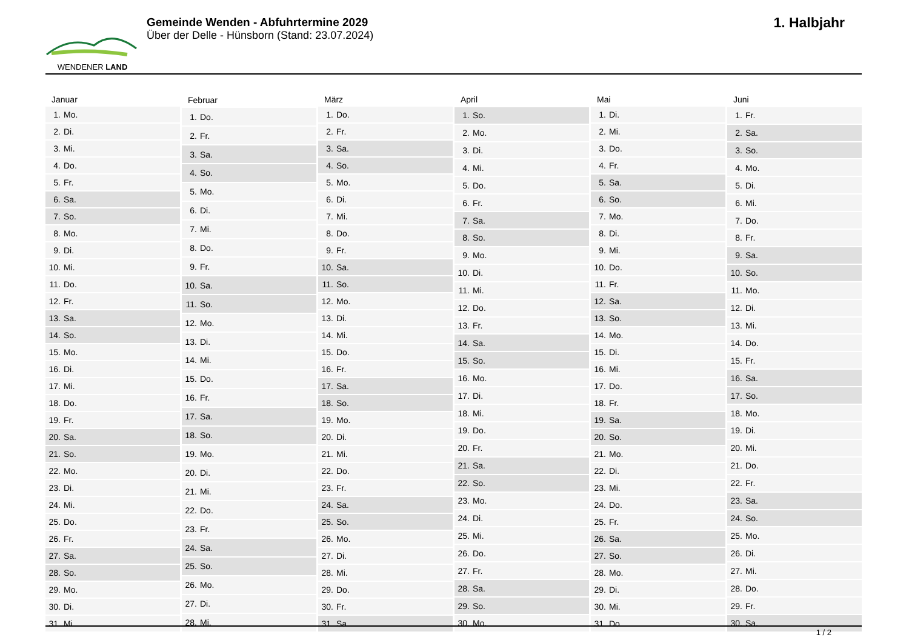WENDENER LAND
Gemeinde Wenden - Abfuhrtermine 2029
Über der Delle - Hünsborn (Stand: 23.07.2024)
1. Halbjahr
| Januar | |
| --- | --- |
| 1. | Mo. |
| 2. | Di. |
| 3. | Mi. |
| 4. | Do. |
| 5. | Fr. |
| 6. | Sa. |
| 7. | So. |
| 8. | Mo. |
| 9. | Di. |
| 10. | Mi. |
| 11. | Do. |
| 12. | Fr. |
| 13. | Sa. |
| 14. | So. |
| 15. | Mo. |
| 16. | Di. |
| 17. | Mi. |
| 18. | Do. |
| 19. | Fr. |
| 20. | Sa. |
| 21. | So. |
| 22. | Mo. |
| 23. | Di. |
| 24. | Mi. |
| 25. | Do. |
| 26. | Fr. |
| 27. | Sa. |
| 28. | So. |
| 29. | Mo. |
| 30. | Di. |
| 31. | Mi. |
| Februar | |
| --- | --- |
| 1. | Do. |
| 2. | Fr. |
| 3. | Sa. |
| 4. | So. |
| 5. | Mo. |
| 6. | Di. |
| 7. | Mi. |
| 8. | Do. |
| 9. | Fr. |
| 10. | Sa. |
| 11. | So. |
| 12. | Mo. |
| 13. | Di. |
| 14. | Mi. |
| 15. | Do. |
| 16. | Fr. |
| 17. | Sa. |
| 18. | So. |
| 19. | Mo. |
| 20. | Di. |
| 21. | Mi. |
| 22. | Do. |
| 23. | Fr. |
| 24. | Sa. |
| 25. | So. |
| 26. | Mo. |
| 27. | Di. |
| 28. | Mi. |
| März | |
| --- | --- |
| 1. | Do. |
| 2. | Fr. |
| 3. | Sa. |
| 4. | So. |
| 5. | Mo. |
| 6. | Di. |
| 7. | Mi. |
| 8. | Do. |
| 9. | Fr. |
| 10. | Sa. |
| 11. | So. |
| 12. | Mo. |
| 13. | Di. |
| 14. | Mi. |
| 15. | Do. |
| 16. | Fr. |
| 17. | Sa. |
| 18. | So. |
| 19. | Mo. |
| 20. | Di. |
| 21. | Mi. |
| 22. | Do. |
| 23. | Fr. |
| 24. | Sa. |
| 25. | So. |
| 26. | Mo. |
| 27. | Di. |
| 28. | Mi. |
| 29. | Do. |
| 30. | Fr. |
| 31. | Sa. |
| April | |
| --- | --- |
| 1. | So. |
| 2. | Mo. |
| 3. | Di. |
| 4. | Mi. |
| 5. | Do. |
| 6. | Fr. |
| 7. | Sa. |
| 8. | So. |
| 9. | Mo. |
| 10. | Di. |
| 11. | Mi. |
| 12. | Do. |
| 13. | Fr. |
| 14. | Sa. |
| 15. | So. |
| 16. | Mo. |
| 17. | Di. |
| 18. | Mi. |
| 19. | Do. |
| 20. | Fr. |
| 21. | Sa. |
| 22. | So. |
| 23. | Mo. |
| 24. | Di. |
| 25. | Mi. |
| 26. | Do. |
| 27. | Fr. |
| 28. | Sa. |
| 29. | So. |
| 30. | Mo. |
| Mai | |
| --- | --- |
| 1. | Di. |
| 2. | Mi. |
| 3. | Do. |
| 4. | Fr. |
| 5. | Sa. |
| 6. | So. |
| 7. | Mo. |
| 8. | Di. |
| 9. | Mi. |
| 10. | Do. |
| 11. | Fr. |
| 12. | Sa. |
| 13. | So. |
| 14. | Mo. |
| 15. | Di. |
| 16. | Mi. |
| 17. | Do. |
| 18. | Fr. |
| 19. | Sa. |
| 20. | So. |
| 21. | Mo. |
| 22. | Di. |
| 23. | Mi. |
| 24. | Do. |
| 25. | Fr. |
| 26. | Sa. |
| 27. | So. |
| 28. | Mo. |
| 29. | Di. |
| 30. | Mi. |
| 31. | Do. |
| Juni | |
| --- | --- |
| 1. | Fr. |
| 2. | Sa. |
| 3. | So. |
| 4. | Mo. |
| 5. | Di. |
| 6. | Mi. |
| 7. | Do. |
| 8. | Fr. |
| 9. | Sa. |
| 10. | So. |
| 11. | Mo. |
| 12. | Di. |
| 13. | Mi. |
| 14. | Do. |
| 15. | Fr. |
| 16. | Sa. |
| 17. | So. |
| 18. | Mo. |
| 19. | Di. |
| 20. | Mi. |
| 21. | Do. |
| 22. | Fr. |
| 23. | Sa. |
| 24. | So. |
| 25. | Mo. |
| 26. | Di. |
| 27. | Mi. |
| 28. | Do. |
| 29. | Fr. |
| 30. | Sa. |
1 / 2